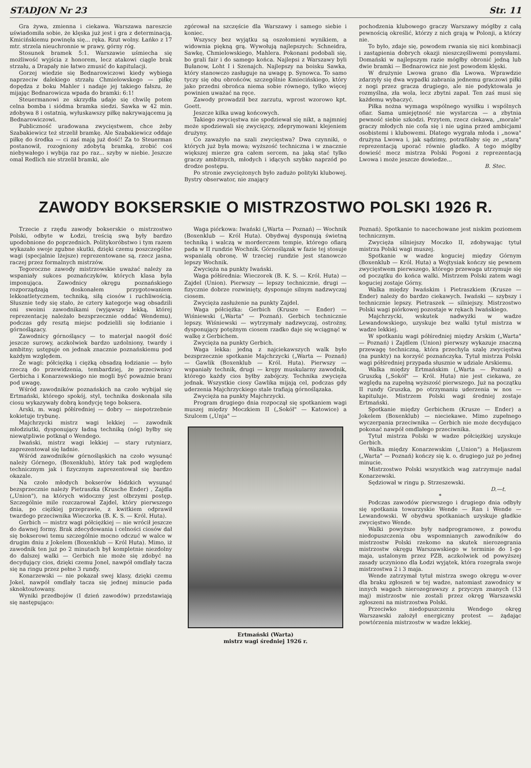STADJON Nr 23 Str. 11
Gra żywa, zmienna i ciekawa. Warszawa nareszcie uświadomiła sobie, że klęska już jest i gra z determinacją. Kmicińskiemu powinęła się... ręka. Rzut wolny. Łańko z 17 mtr. strzela nieuchronnie w prawy, górny róg.
Stosunek bramek 5:1. Warszawie uśmiecha się możliwość wyjścia z honorem, lecz atakowi ciągle brak strzału, a Drapały nie łatwo zmusić do kapitulacji.
Gorzej wiedzie się Bednarowiczowi kiedy wybiega naprzeciw dalekiego strzału Chmielowskego — piłkę dopędza z boku Mahler i nadaje jej takiego fałszu, że mijając Bednarowicza wpada do bramki: 6:1!
Steuermanowi ze skrzydła udaje się chwilę potem celna bomba i siódma bramka siedzi. Sawka w 42 min. zdobywa 8 i ostatnią, wyłuskawszy piłkę nakrywającemu ją Bednarowiczowi.
Publiczność uradowana zwycięstwem, chce żeby Szabakiewicz też strzelił bramkę. Ale Szabakiewicz oddaje piłkę do środka — ci zaś mają już dość! Za to Steuerman postanowił, rozogniony zdobytą bramką, zrobić coś niebywałego i wybija raz po raz... szyby w niebie. Jeszcze omal Redlich nie strzelił bramki, ale
zgórował na szczęście dla Warszawy i samego siebie i koniec.
Wszyscy bez wyjątku są oszołomieni wynikiem, a widownia piękną grą. Wywołują najlepszych: Schneidra, Sawkę, Chmielowskiego, Mahlera. Pokonani podobali się, bo grali fair i do samego końca. Najlepsi z Warszawy byli Bułanow, Loht I i Szenajch. Najlepszy na boisku Sawka, który stanowczo zasługuje na uwagę p. Synowca. To samo tyczy się obu obrońców, szczególnie Kmiecińskiego, który jako przedni obrońca niema sobie równego, tylko więcej powinien uważać na ręce.
Zawody prowadził bez zarzutu, wprost wzorowo kpt. Goett.
Jeszcze kilka uwag końcowych.
Takiego zwycięstwa nie spodziewał się nikt, a najmniej może spodziewali się zwycięzcy, zdeprymowani klejeniem drużyny.
Co zaważyło na szali zwycięstwa? Dwa czynniki, o których już była mowa; wyższość techniczna i w znacznie większej mierze gra całem sercem, na jaką stać tylko graczy ambitnych, młodych i idących szybko naprzód po drodze postępu.
Po stronie zwyciężonych było zadużo polityki klubowej. Bystry obserwator, nie znający
pochodzenia klubowego graczy Warszawy mógłby z całą pewnością określić, którzy z nich grają w Polonji, a którzy nie.
To było, zdaje się, powodem rwania się nici kombinacji i zastąpienia dobrych okazji nieszczęśliwemi pomysłami. Domański w najlepszym razie mógłby obronić jedną lub dwie bramki — Bednarowicz nie jest powodem klęski.
W drużynie Lwowa grano dla Lwowa. Wprawdzie zdarzyły się dwa wypadki zabrania jednemu graczowi piłki z nogi przez gracza drugiego, ale nie podyktowała je rozmyślna, zła wola, lecz zbytni zapał. Ten zaś musi się każdemu wybaczyć.
Piłka nożna wymaga wspólnego wysiłku i wspólnych ofiar. Sama umiejętność nie wystarcza — a zbytnia pewność siebie szkodzi. Przytem, rzecz ciekawa, „morale" graczy młodych nie cofa się i nie ugina przed ambicjami osobistemi i klubowemi. Dlatego wygrała młoda i „nowa" drużyna Lwowa i, jak sądzimy, potrafiłaby się ze „starą" reprezentacją uporać równie gładko. A tego mógłby dowieść mecz mistrza Polski Pogoni z reprezentacją Lwowa i może jeszcze dowiedze...
B. Stec.
ZAWODY BOKSERSKIE O MISTRZOSTWO POLSKI 1926 R.
Trzecie z rzędu zawody bokserskie o mistrzostwo Polski, odbyte w Łodzi, treścią swą były bardzo upodobnione do poprzednich. Politykoróbstwo i tym razem wykazało swoje zgubne skutki, dzięki czemu poszczególne wagi (specjalnie lżejsze) reprezentowane są, rzecz jasna, raczej przez formalnych mistrzów.
Tegoroczne zawody mistrzowskie uważać należy za wspaniały sukces poznańczyków, których klasa była imponująca. Zawodnicy okręgu poznańskiego rozporządzają doskonałem przygotowaniem lekkoatletycznem, techniką, siłą ciosów i ruchliwością. Słusznie tedy się stało, że cztery kategorje wag obsadzili oni swoimi zawodnikami (wyjąwszy lekką, której reprezentację należało bezsprzecznie oddać Wendemu), podczas gdy resztą miejsc podzielili się łodzianie i górnoślązacy.
Zawodnicy górnośląscy — to materjał naogół dość jeszcze surowy, aczkolwiek bardzo uzdolniony, twardy i ambitny; ustępuje on jednak znacznie poznańskiemu pod każdym względem.
Że wagi: półciężką i ciężką obsadzą łodzianie — było rzeczą do przewidzenia, tembardziej, że przeciwnicy Gerbicha i Konarzewskiego nie mogli być poważnie brani pod uwagę.
Wśród zawodników poznańskich na czoło wybijał się Ertmański, którego spokój, styl, technika doskonała siła ciosu wykazywały dobrą kondycję tego boksera.
Arski, m. wagi półśredniej — dobry — niepotrzebnie kokietuje trybunę.
Majchrzycki mistrz wagi lekkiej — zawodnik młodziutki, dysponujący ładną techniką (nóg) byłby się niewątpliwie potknął o Wendego.
Iwański, mistrz wagi lekkiej — stary rutyniarz, zaprezentował się ładnie.
Wśród zawodników górnośląskich na czoło wysunąć należy Górnego, (Boxenklub), który tak pod względem technicznym jak i fizycznym zaprezentował się bardzo okazale.
Na czoło młodych bokserów łódzkich wysunąć bezsprzecznie należy Pietraszka (Krusche Ender) , Zajdla („Union"), na których widoczny jest olbrzymi postęp. Szczególnie mile rozczarował Zajdel, który pierwszego dnia, po ciężkiej przeprawie, z kwitkiem odprawił twardego przeciwnika Wieczorka (B. K. S. — Król. Huta).
Gerbich — mistrz wagi półciężkiej — nie wrócił jeszcze do dawnej formy. Brak zdecydowania i celności ciosów dał się bokserowi temu szczególnie mocno odczuć w walce w drugim dniu z Jokelem (Boxenklub — Król Huta). Mimo, iż zawodnik ten już po 2 minutach był kompletnie niezdolny do dalszej walki — Gerbich nie może się zdobyć na decydujący cios, dzięki czemu Jonel, nawpół omdlały tacza się na ringu przez pełne 3 rundy.
Konarzewski — nie pokazał swej klasy, dzięki czemu Jokel, nawpół omdlały tacza się jednej minucie pada sknoktoutowany.
Wyniki przedbojów (I dzień zawodów) przedstawiają się następująco:
Waga piórkowa: Iwański („Warta — Poznań) — Wochnik (Boxenklub — Król Huta). Obydwaj dysponują świetną techniką i walczą w morderczem tempie, którego ofiarą pada w II rundzie Wochnik. Górnoślązak w fazie tej stosuje wspaniałą obronę. W trzeciej rundzie jest stanowczo lepszy Wochnik.
Zwycięża na punkty Iwański.
Waga półśrednia: Wieczorek (B. K. S. — Król. Huta) — Zajdel (Union). Pierwszy — lepszy technicznie, drugi — fizycznie dobrze rozwinięty, dysponuje silnym nadzwyczaj ciosem.
Zwycięża zasłużenie na punkty Zajdel.
Waga półciężka: Gerbich (Krusze — Ender) — Wiśniewski („Warta" — Poznań). Gerbich technicznie lepszy. Wiśniewski — wytrzymały nadzwyczaj, ostrożny, dysponujący potężnym ciosem rzadko daje się wciągnąć w walkę z Gerbichem.
Zwycięża na punkty Gerbich.
Waga lekka: jedną z najciekawszych walk było bezsprzecznie spotkanie Majchrzycki („Warta — Poznań) — Gawlik (Boxenklub — Król. Huta). Pierwszy — wspaniały technik, drugi — krępy muskularny zawodnik, którego każdy cios byłby zabójczy. Technika zwycięża jednak. Wszystkie ciosy Gawlika mijają cel, podczas gdy uderzenia Majchrzyckiego stale trafiają górnoślązaka.
Zwycięża na punkty Majchrzycki.
Program drugiego dnia rozpoczął się spotkaniem wagi muszej między Moczkiem II („Sokół" — Katowice) a Szulcem („Unja" —
Ertmański (Warta)
mistrz wagi średniej 1926 r.
Poznań). Spotkanie to nacechowane jest niskim poziomem technicznym.
Zwycięża silniejszy Moczko II, zdobywając tytuł mistrza Polski wagi muszej.
Spotkanie w wadze koguciej między Górnym (Boxenklub — Król. Huta) a Wojtysiak kończy się pewnem zwycięstwem pierwszego, którego przewaga utrzymuje się od początku do końca walki. Mistrzem Polski zatem wagi koguciej zostaje Górny.
Walka między Iwańskim i Pietraszkiem (Krusze — Ender) należy do bardzo ciekawych. Iwański — szybszy i technicznie lepszy. Pietraszek — silniejszy. Mistrzostwo Polski wagi piórkowej pozostaje w rękach Iwańskiego.
Majchrzycki, wskutek nadwyżki w wadze Lewandowskiego, uzyskuje bez walki tytuł mistrza w wadze lekkiej.
W spotkaniu wagi półśredniej między Arskim („Warta" — Poznań) i Zajdlem (Union) pierwszy wykazuje znaczną przewagę techniczną, która przechyla szalę zwycięstwa (na punkty) na korzyść poznańczyka. Tytuł mistrza Polski wagi półśredniej przypada słusznie w udziale Arskiemu.
Walka między Ertmańskim („Warta — Poznań) a Gruszką („Sokół" — Król. Huta) nie jest ciekawa, ze względu na zupełną wyższość pierwszego. Już na początku II rundy Gruszka, po otrzymaniu uderzenia w nos — kapituluje. Mistrzem Polski wagi średniej zostaje Ertmański.
Spotkanie między Gerbichem (Krusze — Ender) a Jokelem (Boxenklub) — nieciekawe. Mimo zupełnego wyczerpania przeciwnika — Gerbich nie może decydująco pokonać nawpół omdlałego przeciwnika.
Tytuł mistrza Polski w wadze półciężkiej uzyskuje Gerbich.
Walka między Konarzewskim („Union") a Heljaszem („Warta" — Poznań) kończy się k. o. drugiego już po jednej minucie.
Mistrzostwo Polski wszystkich wag zatrzymuje nadal Konarzewski.
Sędziował w ringu p. Strzeszewski.
D.—t.
*
Podczas zawodów pierwszego i drugiego dnia odbyły się spotkania towarzyskie Wende — Ran i Wende — Lewandowski. W obydwu spotkaniach uzyskuje gładkie zwycięstwo Wende.
Walki powyższe były nadprogramowe, z powodu niedopuszczenia obu wspomnianych zawodników do mistrzostw Polski rzekomo na skutek nierozegrania mistrzostw okręgu Warszawskiego w terminie do 1-go maja, ustalonym przez PZB, aczkolwiek od powyższej zasady uczyniono dla Łodzi wyjątek, która rozegrała swoje mistrzostwa 2 i 3 maja.
Wende zatrzymał tytuł mistrza swego okręgu w-over dla braku zgłoszeń w tej wadze, natomiast zawodnicy w innych wagach nierozegrawszy z przyczyn znanych (13 maj) mistrzostw nie zostali przez okręg Warszawski zgłoszeni na mistrzostwa Polski.
Przeciwko niedopuszczeniu Wendego okręg Warszawski założył energiczny protest — żądając powtórzenia mistrzostw w wadze lekkiej.